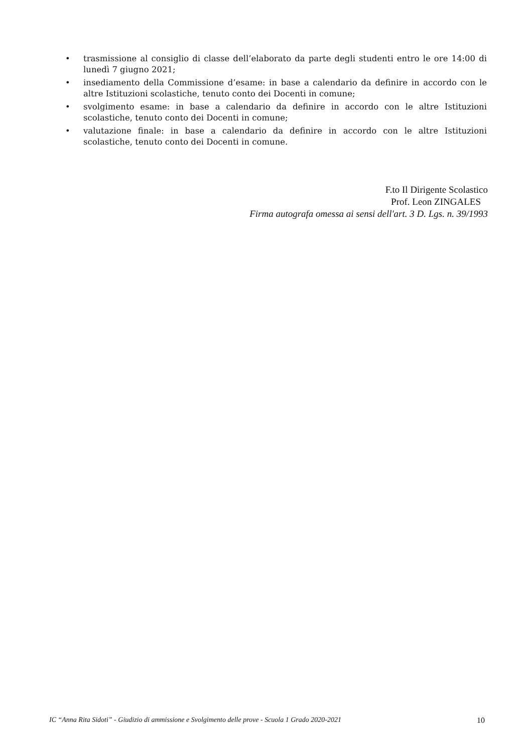• trasmissione al consiglio di classe dell’elaborato da parte degli studenti entro le ore 14:00 di lunedì 7 giugno 2021;
• insediamento della Commissione d’esame: in base a calendario da definire in accordo con le altre Istituzioni scolastiche, tenuto conto dei Docenti in comune;
• svolgimento esame: in base a calendario da definire in accordo con le altre Istituzioni scolastiche, tenuto conto dei Docenti in comune;
• valutazione finale: in base a calendario da definire in accordo con le altre Istituzioni scolastiche, tenuto conto dei Docenti in comune.
F.to Il Dirigente Scolastico
Prof. Leon ZINGALES
Firma autografa omessa ai sensi dell'art. 3 D. Lgs. n. 39/1993
IC “Anna Rita Sidoti” - Giudizio di ammissione e Svolgimento delle prove - Scuola 1 Grado 2020-2021 10